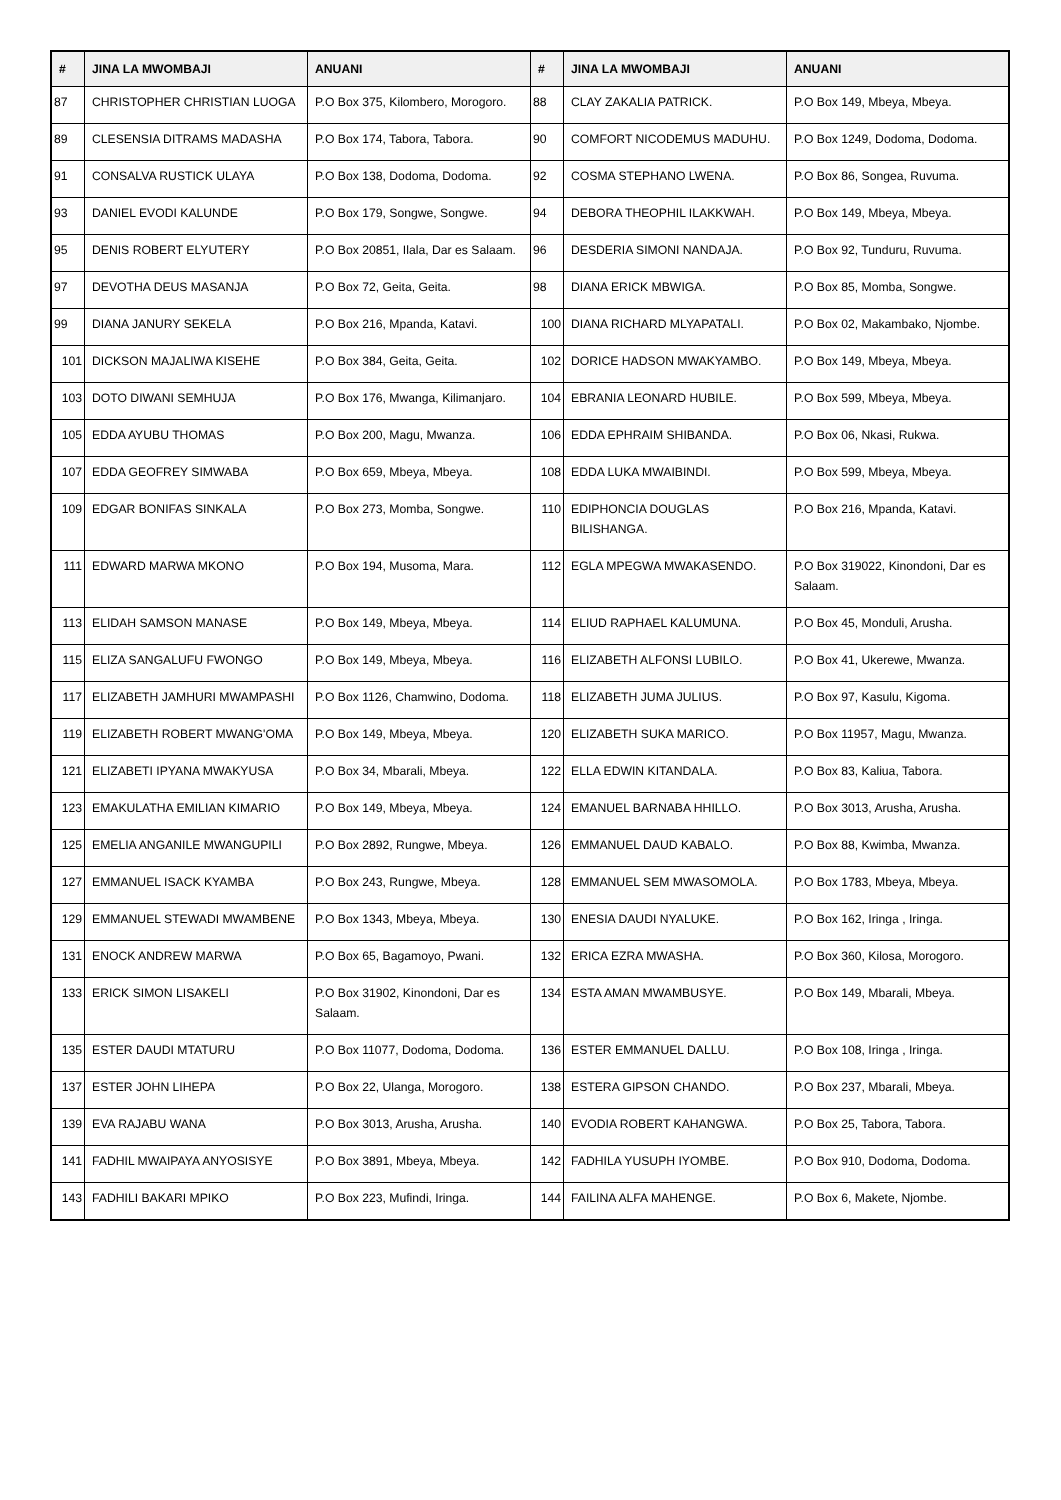| # | JINA LA MWOMBAJI | ANUANI | # | JINA LA MWOMBAJI | ANUANI |
| --- | --- | --- | --- | --- | --- |
| 87 | CHRISTOPHER CHRISTIAN LUOGA | P.O Box 375, Kilombero, Morogoro. | 88 | CLAY ZAKALIA PATRICK. | P.O Box 149, Mbeya, Mbeya. |
| 89 | CLESENSIA DITRAMS MADASHA | P.O Box 174, Tabora, Tabora. | 90 | COMFORT NICODEMUS MADUHU. | P.O Box 1249, Dodoma, Dodoma. |
| 91 | CONSALVA RUSTICK ULAYA | P.O Box 138, Dodoma, Dodoma. | 92 | COSMA STEPHANO LWENA. | P.O Box 86, Songea, Ruvuma. |
| 93 | DANIEL EVODI KALUNDE | P.O Box 179, Songwe, Songwe. | 94 | DEBORA THEOPHIL ILAKKWAH. | P.O Box 149, Mbeya, Mbeya. |
| 95 | DENIS ROBERT ELYUTERY | P.O Box 20851, Ilala, Dar es Salaam. | 96 | DESDERIA SIMONI NANDAJA. | P.O Box 92, Tunduru, Ruvuma. |
| 97 | DEVOTHA DEUS MASANJA | P.O Box 72, Geita, Geita. | 98 | DIANA ERICK MBWIGA. | P.O Box 85, Momba, Songwe. |
| 99 | DIANA JANURY SEKELA | P.O Box 216, Mpanda, Katavi. | 100 | DIANA RICHARD MLYAPATALI. | P.O Box 02, Makambako, Njombe. |
| 101 | DICKSON MAJALIWA KISEHE | P.O Box 384, Geita, Geita. | 102 | DORICE HADSON MWAKYAMBO. | P.O Box 149, Mbeya, Mbeya. |
| 103 | DOTO DIWANI SEMHUJA | P.O Box 176, Mwanga, Kilimanjaro. | 104 | EBRANIA LEONARD HUBILE. | P.O Box 599, Mbeya, Mbeya. |
| 105 | EDDA AYUBU THOMAS | P.O Box 200, Magu, Mwanza. | 106 | EDDA EPHRAIM SHIBANDA. | P.O Box 06, Nkasi, Rukwa. |
| 107 | EDDA GEOFREY SIMWABA | P.O Box 659, Mbeya, Mbeya. | 108 | EDDA LUKA MWAIBINDI. | P.O Box 599, Mbeya, Mbeya. |
| 109 | EDGAR BONIFAS SINKALA | P.O Box 273, Momba, Songwe. | 110 | EDIPHONCIA DOUGLAS BILISHANGA. | P.O Box 216, Mpanda, Katavi. |
| 111 | EDWARD MARWA MKONO | P.O Box 194, Musoma, Mara. | 112 | EGLA MPEGWA MWAKASENDO. | P.O Box 319022, Kinondoni, Dar es Salaam. |
| 113 | ELIDAH SAMSON MANASE | P.O Box 149, Mbeya, Mbeya. | 114 | ELIUD RAPHAEL KALUMUNA. | P.O Box 45, Monduli, Arusha. |
| 115 | ELIZA SANGALUFU FWONGO | P.O Box 149, Mbeya, Mbeya. | 116 | ELIZABETH ALFONSI LUBILO. | P.O Box 41, Ukerewe, Mwanza. |
| 117 | ELIZABETH JAMHURI MWAMPASHI | P.O Box 1126, Chamwino, Dodoma. | 118 | ELIZABETH JUMA JULIUS. | P.O Box 97, Kasulu, Kigoma. |
| 119 | ELIZABETH ROBERT MWANG'OMA | P.O Box 149, Mbeya, Mbeya. | 120 | ELIZABETH SUKA MARICO. | P.O Box 11957, Magu, Mwanza. |
| 121 | ELIZABETI IPYANA MWAKYUSA | P.O Box 34, Mbarali, Mbeya. | 122 | ELLA EDWIN KITANDALA. | P.O Box 83, Kaliua, Tabora. |
| 123 | EMAKULATHA EMILIAN KIMARIO | P.O Box 149, Mbeya, Mbeya. | 124 | EMANUEL BARNABA HHILLO. | P.O Box 3013, Arusha, Arusha. |
| 125 | EMELIA ANGANILE MWANGUPILI | P.O Box 2892, Rungwe, Mbeya. | 126 | EMMANUEL DAUD KABALO. | P.O Box 88, Kwimba, Mwanza. |
| 127 | EMMANUEL ISACK KYAMBA | P.O Box 243, Rungwe, Mbeya. | 128 | EMMANUEL SEM MWASOMOLA. | P.O Box 1783, Mbeya, Mbeya. |
| 129 | EMMANUEL STEWADI MWAMBENE | P.O Box 1343, Mbeya, Mbeya. | 130 | ENESIA DAUDI NYALUKE. | P.O Box 162, Iringa , Iringa. |
| 131 | ENOCK ANDREW MARWA | P.O Box 65, Bagamoyo, Pwani. | 132 | ERICA EZRA MWASHA. | P.O Box 360, Kilosa, Morogoro. |
| 133 | ERICK SIMON LISAKELI | P.O Box 31902, Kinondoni, Dar es Salaam. | 134 | ESTA AMAN MWAMBUSYE. | P.O Box 149, Mbarali, Mbeya. |
| 135 | ESTER DAUDI MTATURU | P.O Box 11077, Dodoma, Dodoma. | 136 | ESTER EMMANUEL DALLU. | P.O Box 108, Iringa , Iringa. |
| 137 | ESTER JOHN LIHEPA | P.O Box 22, Ulanga, Morogoro. | 138 | ESTERA GIPSON CHANDO. | P.O Box 237, Mbarali, Mbeya. |
| 139 | EVA RAJABU WANA | P.O Box 3013, Arusha, Arusha. | 140 | EVODIA ROBERT KAHANGWA. | P.O Box 25, Tabora, Tabora. |
| 141 | FADHIL MWAIPAYA ANYOSISYE | P.O Box 3891, Mbeya, Mbeya. | 142 | FADHILA YUSUPH IYOMBE. | P.O Box 910, Dodoma, Dodoma. |
| 143 | FADHILI BAKARI MPIKO | P.O Box 223, Mufindi, Iringa. | 144 | FAILINA ALFA MAHENGE. | P.O Box 6, Makete, Njombe. |